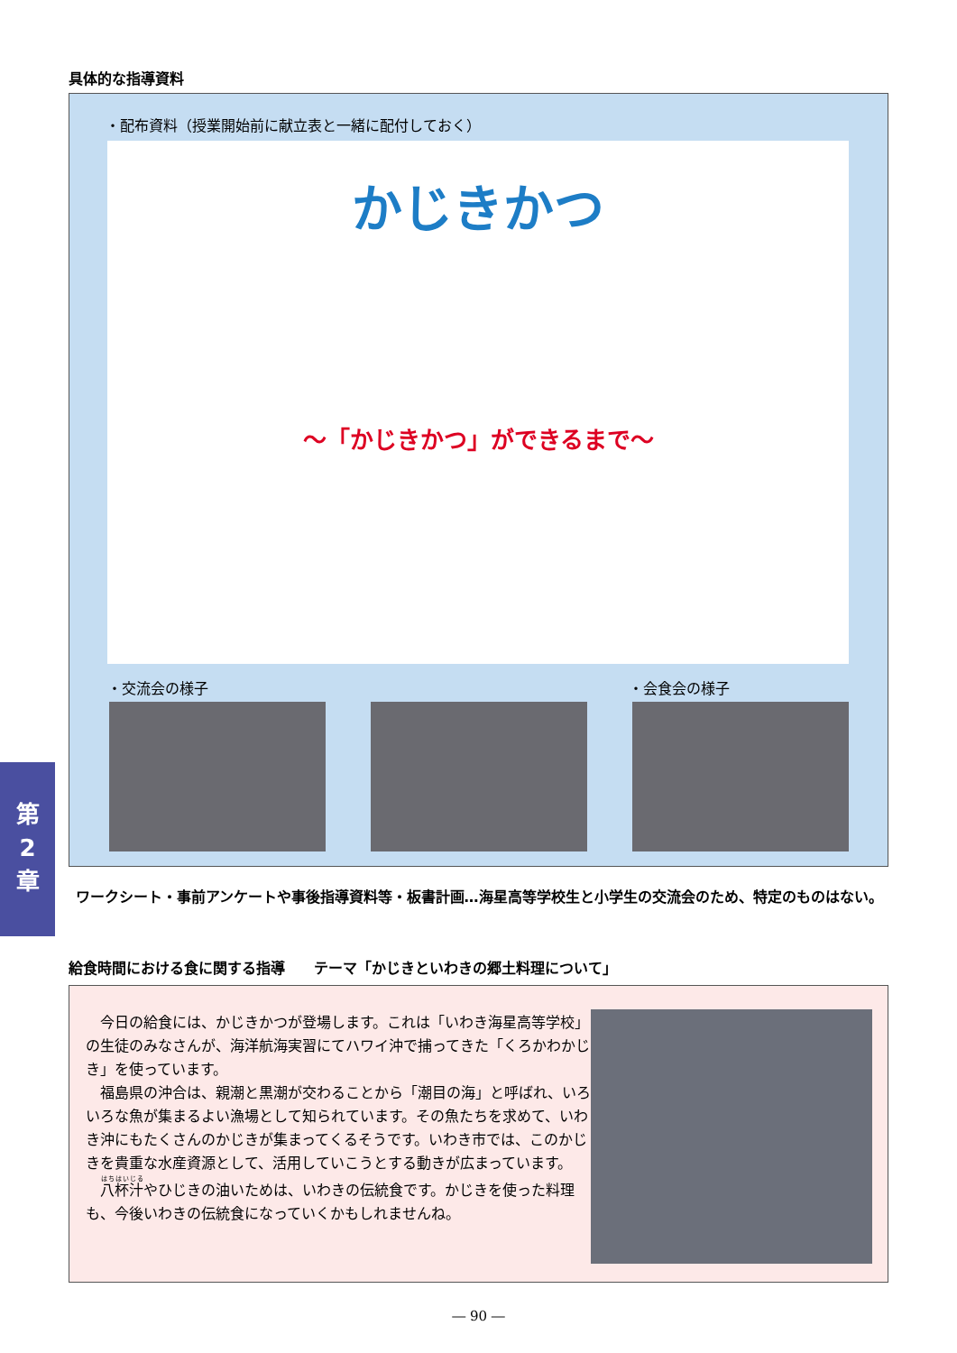具体的な指導資料
・配布資料（授業開始前に献立表と一緒に配付しておく）
かじきかつ
～「かじきかつ」ができるまで～
・交流会の様子 ・会食会の様子
第
2
章
ワークシート・事前アンケートや事後指導資料等・板書計画…海星高等学校生と小学生の交流会のため、特定のものはない。
給食時間における食に関する指導　　テーマ「かじきといわきの郷土料理について」
今日の給食には、かじきかつが登場します。これは「いわき海星高等学校」の生徒のみなさんが、海洋航海実習にてハワイ沖で捕ってきた「くろかわかじき」を使っています。
福島県の沖合は、親潮と黒潮が交わることから「潮目の海」と呼ばれ、いろいろな魚が集まるよい漁場として知られています。その魚たちを求めて、いわき沖にもたくさんのかじきが集まってくるそうです。いわき市では、このかじきを貴重な水産資源として、活用していこうとする動きが広まっています。
八杯汁やひじきの油いためは、いわきの伝統食です。かじきを使った料理も、今後いわきの伝統食になっていくかもしれませんね。
― 90 ―